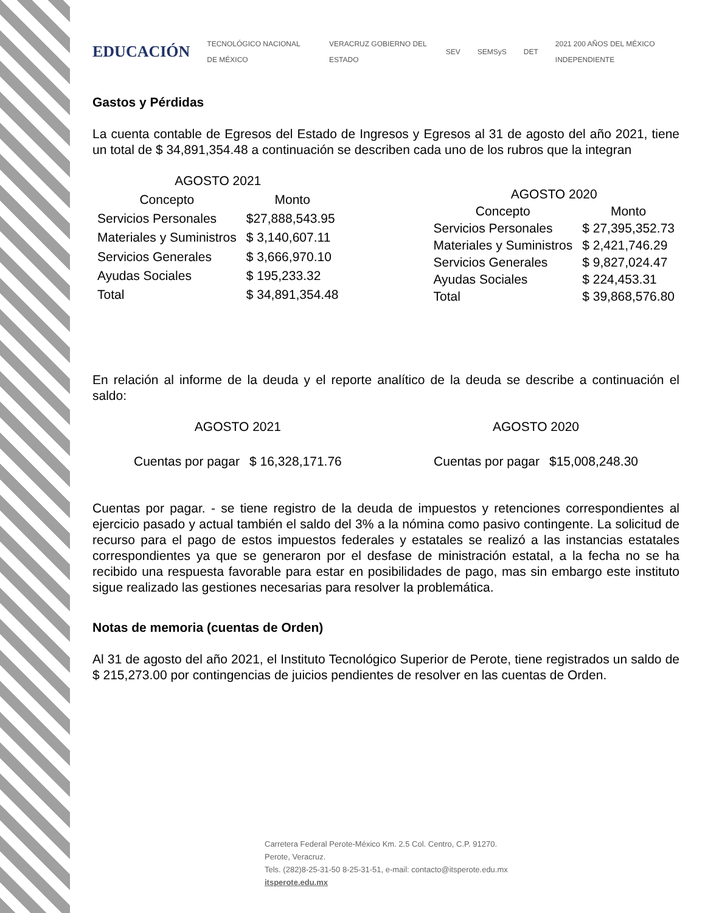EDUCACIÓN TECNOLÓGICO NACIONAL DE MÉXICO VERACRUZ GOBIERNO DEL ESTADO SEV SEMSyS DET 2021 200 AÑOS DEL MÉXICO INDEPENDIENTE
Gastos y Pérdidas
La cuenta contable de Egresos del Estado de Ingresos y Egresos al 31 de agosto del año 2021, tiene un total de $ 34,891,354.48 a continuación se describen cada uno de los rubros que la integran
| AGOSTO 2021 | |
| --- | --- |
| Concepto | Monto |
| Servicios Personales | $27,888,543.95 |
| Materiales y Suministros | $ 3,140,607.11 |
| Servicios Generales | $ 3,666,970.10 |
| Ayudas Sociales | $ 195,233.32 |
| Total | $ 34,891,354.48 |
| AGOSTO 2020 | |
| --- | --- |
| Concepto | Monto |
| Servicios Personales | $ 27,395,352.73 |
| Materiales y Suministros | $ 2,421,746.29 |
| Servicios Generales | $ 9,827,024.47 |
| Ayudas Sociales | $ 224,453.31 |
| Total | $ 39,868,576.80 |
En relación al informe de la deuda y el reporte analítico de la deuda se describe a continuación el saldo:
| AGOSTO 2021 | |
| --- | --- |
| Cuentas por pagar | $ 16,328,171.76 |
| AGOSTO 2020 | |
| --- | --- |
| Cuentas por pagar | $15,008,248.30 |
Cuentas por pagar. - se tiene registro de la deuda de impuestos y retenciones correspondientes al ejercicio pasado y actual también el saldo del 3% a la nómina como pasivo contingente. La solicitud de recurso para el pago de estos impuestos federales y estatales se realizó a las instancias estatales correspondientes ya que se generaron por el desfase de ministración estatal, a la fecha no se ha recibido una respuesta favorable para estar en posibilidades de pago, mas sin embargo este instituto sigue realizado las gestiones necesarias para resolver la problemática.
Notas de memoria (cuentas de Orden)
Al 31 de agosto del año 2021, el Instituto Tecnológico Superior de Perote, tiene registrados un saldo de $ 215,273.00 por contingencias de juicios pendientes de resolver en las cuentas de Orden.
Carretera Federal Perote-México Km. 2.5 Col. Centro, C.P. 91270.
Perote, Veracruz.
Tels. (282)8-25-31-50 8-25-31-51, e-mail: contacto@itsperote.edu.mx
itsperote.edu.mx